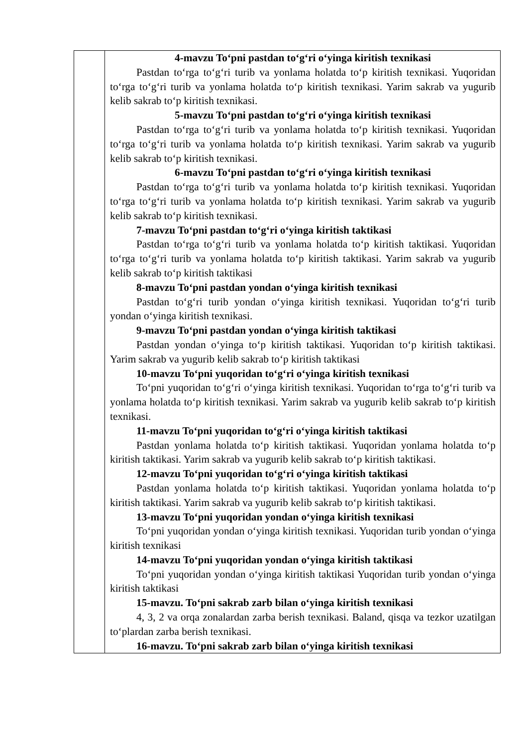| | 4-mavzu To‘pni pastdan to‘g‘ri o‘yinga kiritish texnikasi Pastdan to‘rga to‘g‘ri turib va yonlama holatda to‘p kiritish texnikasi. Yuqoridan to‘rga to‘g‘ri turib va yonlama holatda to‘p kiritish texnikasi. Yarim sakrab va yugurib kelib sakrab to‘p kiritish texnikasi. 5-mavzu To‘pni pastdan to‘g‘ri o‘yinga kiritish texnikasi Pastdan to‘rga to‘g‘ri turib va yonlama holatda to‘p kiritish texnikasi. Yuqoridan to‘rga to‘g‘ri turib va yonlama holatda to‘p kiritish texnikasi. Yarim sakrab va yugurib kelib sakrab to‘p kiritish texnikasi. 6-mavzu To‘pni pastdan to‘g‘ri o‘yinga kiritish texnikasi Pastdan to‘rga to‘g‘ri turib va yonlama holatda to‘p kiritish texnikasi. Yuqoridan to‘rga to‘g‘ri turib va yonlama holatda to‘p kiritish texnikasi. Yarim sakrab va yugurib kelib sakrab to‘p kiritish texnikasi. 7-mavzu To‘pni pastdan to‘g‘ri o‘yinga kiritish taktikasi Pastdan to‘rga to‘g‘ri turib va yonlama holatda to‘p kiritish taktikasi. Yuqoridan to‘rga to‘g‘ri turib va yonlama holatda to‘p kiritish taktikasi. Yarim sakrab va yugurib kelib sakrab to‘p kiritish taktikasi 8-mavzu To‘pni pastdan yondan o‘yinga kiritish texnikasi Pastdan to‘g‘ri turib yondan o‘yinga kiritish texnikasi. Yuqoridan to‘g‘ri turib yondan o‘yinga kiritish texnikasi. 9-mavzu To‘pni pastdan yondan o‘yinga kiritish taktikasi Pastdan yondan o‘yinga to‘p kiritish taktikasi. Yuqoridan to‘p kiritish taktikasi. Yarim sakrab va yugurib kelib sakrab to‘p kiritish taktikasi 10-mavzu To‘pni yuqoridan to‘g‘ri o‘yinga kiritish texnikasi To‘pni yuqoridan to‘g‘ri o‘yinga kiritish texnikasi. Yuqoridan to‘rga to‘g‘ri turib va yonlama holatda to‘p kiritish texnikasi. Yarim sakrab va yugurib kelib sakrab to‘p kiritish texnikasi. 11-mavzu To‘pni yuqoridan to‘g‘ri o‘yinga kiritish taktikasi Pastdan yonlama holatda to‘p kiritish taktikasi. Yuqoridan yonlama holatda to‘p kiritish taktikasi. Yarim sakrab va yugurib kelib sakrab to‘p kiritish taktikasi. 12-mavzu To‘pni yuqoridan to‘g‘ri o‘yinga kiritish taktikasi Pastdan yonlama holatda to‘p kiritish taktikasi. Yuqoridan yonlama holatda to‘p kiritish taktikasi. Yarim sakrab va yugurib kelib sakrab to‘p kiritish taktikasi. 13-mavzu To‘pni yuqoridan yondan o‘yinga kiritish texnikasi To‘pni yuqoridan yondan o‘yinga kiritish texnikasi. Yuqoridan turib yondan o‘yinga kiritish texnikasi 14-mavzu To‘pni yuqoridan yondan o‘yinga kiritish taktikasi To‘pni yuqoridan yondan o‘yinga kiritish taktikasi Yuqoridan turib yondan o‘yinga kiritish taktikasi 15-mavzu. To‘pni sakrab zarb bilan o‘yinga kiritish texnikasi 4, 3, 2 va orqa zonalardan zarba berish texnikasi. Baland, qisqa va tezkor uzatilgan to‘plardan zarba berish texnikasi. 16-mavzu. To‘pni sakrab zarb bilan o‘yinga kiritish texnikasi |